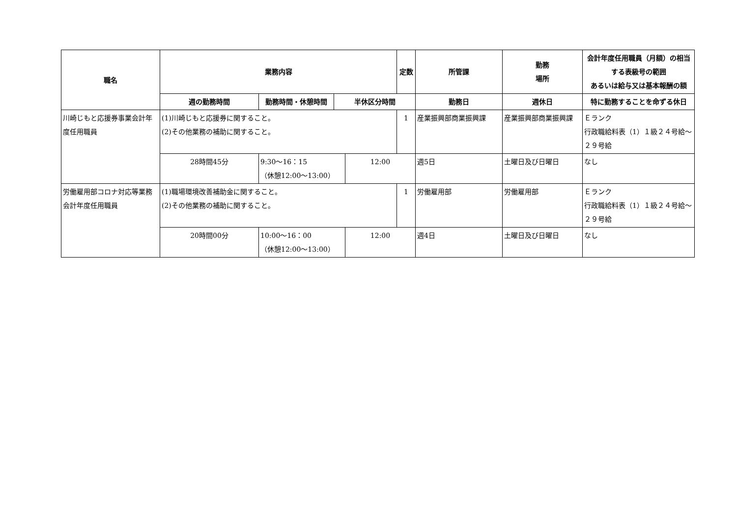| 職名 | 業務内容 | | | | 定数 | 所管課 | 勤務 場所 | 会計年度任用職員（月額）の相当する表級号の範囲 あるいは給与又は基本報酬の額 |
| --- | --- | --- | --- | --- | --- | --- | --- | --- |
| | 週の勤務時間 | 勤務時間・休憩時間 | 半休区分時間 | | | 勤務日 | 週休日 | 特に勤務することを命ずる休日 |
| 川崎じもと応援券事業会計年度任用職員 | (1)川崎じもと応援券に関すること。 (2)その他業務の補助に関すること。 | | | | 1 | 産業振興部商業振興課 | 産業振興部商業振興課 | Ｅランク 行政職給料表（1）１級２４号給～２９号給 |
| | 28時間45分 | 9:30〜16：15 （休憩12:00〜13:00） | | 12:00 | | 週5日 | 土曜日及び日曜日 | なし |
| 労働雇用部コロナ対応等業務会計年度任用職員 | (1)職場環境改善補助金に関すること。 (2)その他業務の補助に関すること。 | | | | 1 | 労働雇用部 | 労働雇用部 | Ｅランク 行政職給料表（1）１級２４号給～２９号給 |
| | 20時間00分 | 10:00〜16：00 （休憩12:00〜13:00） | | 12:00 | | 週4日 | 土曜日及び日曜日 | なし |